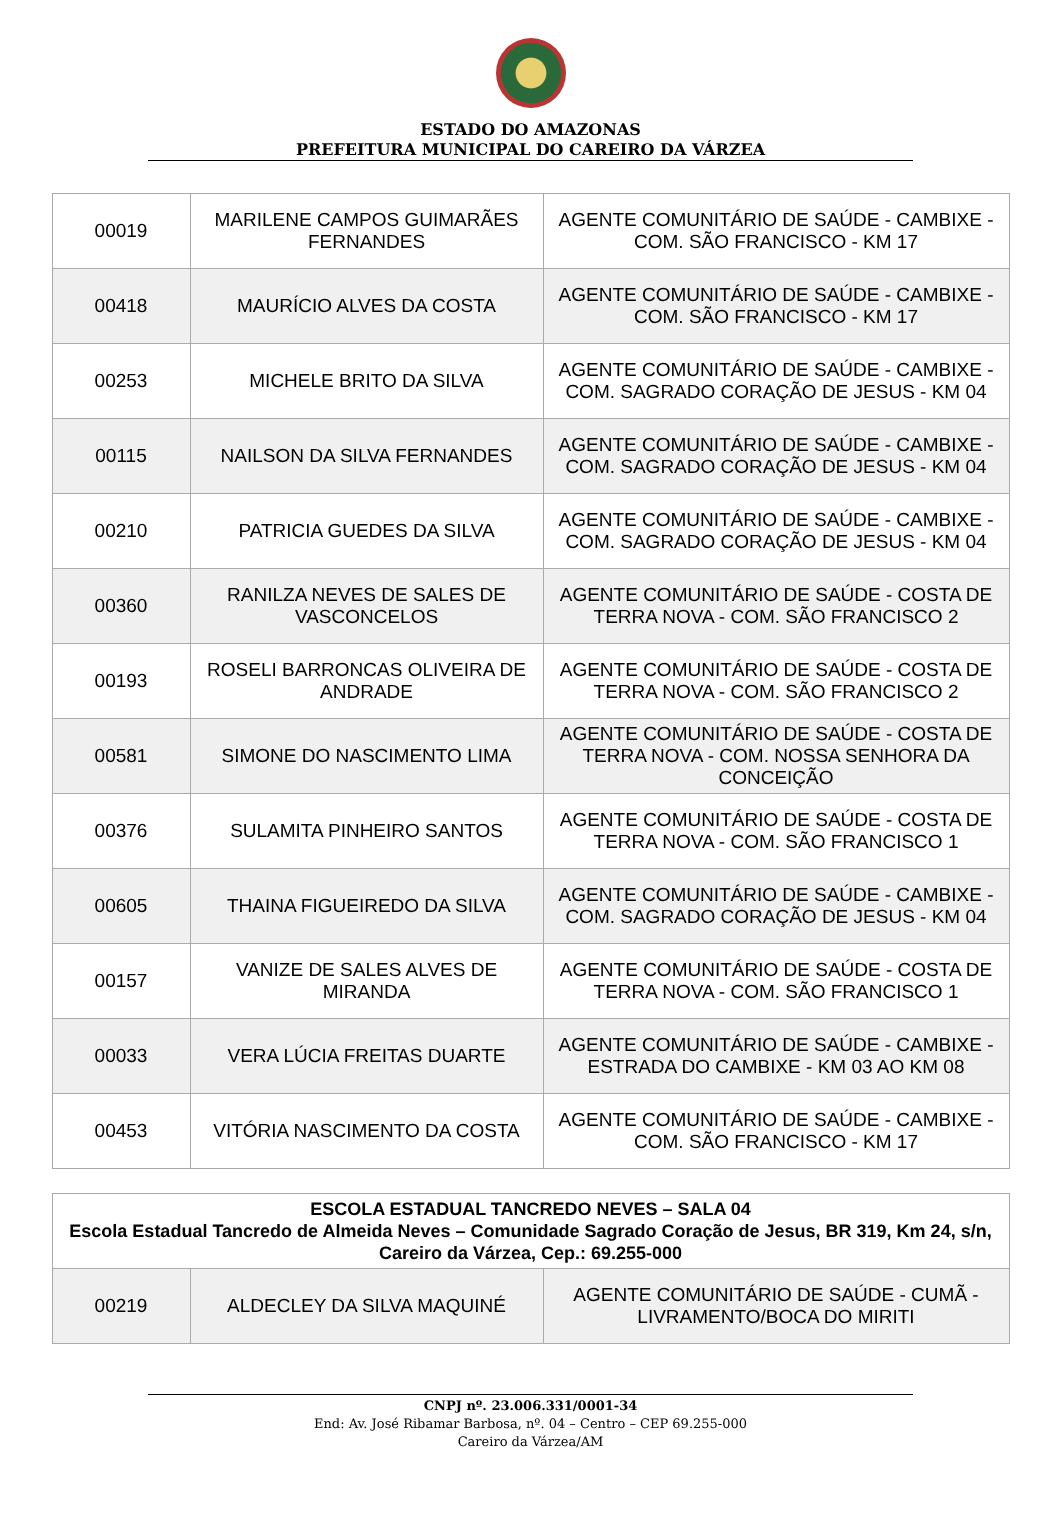ESTADO DO AMAZONAS
PREFEITURA MUNICIPAL DO CAREIRO DA VÁRZEA
| 00019 | MARILENE CAMPOS GUIMARÃES FERNANDES | AGENTE COMUNITÁRIO DE SAÚDE - CAMBIXE - COM. SÃO FRANCISCO - KM 17 |
| 00418 | MAURÍCIO ALVES DA COSTA | AGENTE COMUNITÁRIO DE SAÚDE - CAMBIXE - COM. SÃO FRANCISCO - KM 17 |
| 00253 | MICHELE BRITO DA SILVA | AGENTE COMUNITÁRIO DE SAÚDE - CAMBIXE - COM. SAGRADO CORAÇÃO DE JESUS - KM 04 |
| 00115 | NAILSON DA SILVA FERNANDES | AGENTE COMUNITÁRIO DE SAÚDE - CAMBIXE - COM. SAGRADO CORAÇÃO DE JESUS - KM 04 |
| 00210 | PATRICIA GUEDES DA SILVA | AGENTE COMUNITÁRIO DE SAÚDE - CAMBIXE - COM. SAGRADO CORAÇÃO DE JESUS - KM 04 |
| 00360 | RANILZA NEVES DE SALES DE VASCONCELOS | AGENTE COMUNITÁRIO DE SAÚDE - COSTA DE TERRA NOVA - COM. SÃO FRANCISCO 2 |
| 00193 | ROSELI BARRONCAS OLIVEIRA DE ANDRADE | AGENTE COMUNITÁRIO DE SAÚDE - COSTA DE TERRA NOVA - COM. SÃO FRANCISCO 2 |
| 00581 | SIMONE DO NASCIMENTO LIMA | AGENTE COMUNITÁRIO DE SAÚDE - COSTA DE TERRA NOVA - COM. NOSSA SENHORA DA CONCEIÇÃO |
| 00376 | SULAMITA PINHEIRO SANTOS | AGENTE COMUNITÁRIO DE SAÚDE - COSTA DE TERRA NOVA - COM. SÃO FRANCISCO 1 |
| 00605 | THAINA FIGUEIREDO DA SILVA | AGENTE COMUNITÁRIO DE SAÚDE - CAMBIXE - COM. SAGRADO CORAÇÃO DE JESUS - KM 04 |
| 00157 | VANIZE DE SALES ALVES DE MIRANDA | AGENTE COMUNITÁRIO DE SAÚDE - COSTA DE TERRA NOVA - COM. SÃO FRANCISCO 1 |
| 00033 | VERA LÚCIA FREITAS DUARTE | AGENTE COMUNITÁRIO DE SAÚDE - CAMBIXE - ESTRADA DO CAMBIXE - KM 03 AO KM 08 |
| 00453 | VITÓRIA NASCIMENTO DA COSTA | AGENTE COMUNITÁRIO DE SAÚDE - CAMBIXE - COM. SÃO FRANCISCO - KM 17 |
| ESCOLA ESTADUAL TANCREDO NEVES – SALA 04 Escola Estadual Tancredo de Almeida Neves – Comunidade Sagrado Coração de Jesus, BR 319, Km 24, s/n, Careiro da Várzea, Cep.: 69.255-000 | | |
| --- | --- | --- |
| 00219 | ALDECLEY DA SILVA MAQUINÉ | AGENTE COMUNITÁRIO DE SAÚDE - CUMÃ - LIVRAMENTO/BOCA DO MIRITI |
CNPJ nº. 23.006.331/0001-34
End: Av. José Ribamar Barbosa, nº. 04 – Centro – CEP 69.255-000
Careiro da Várzea/AM